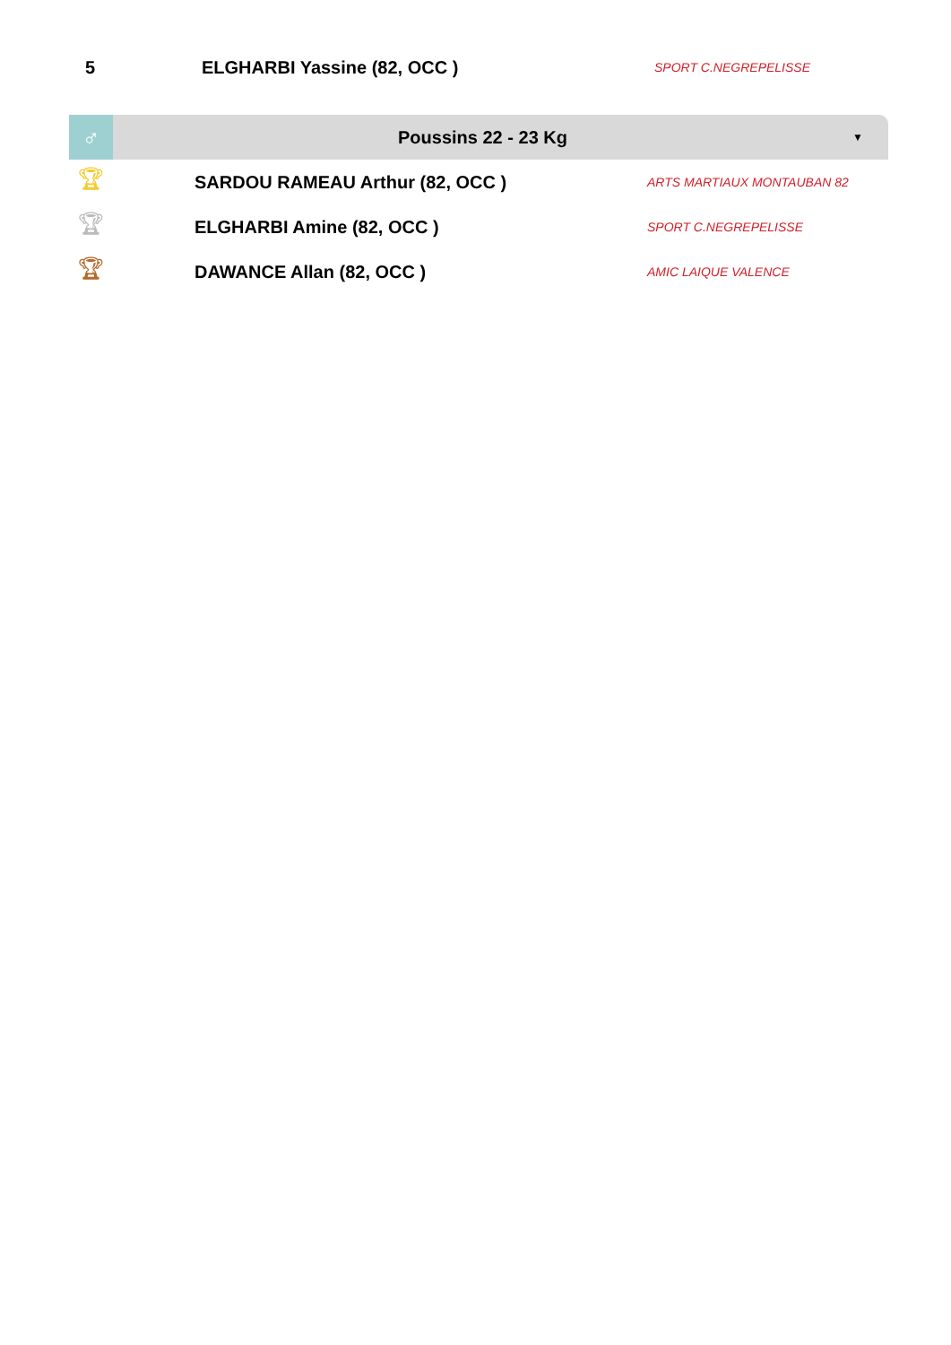| 5 | ELGHARBI Yassine (82, OCC ) | SPORT C.NEGREPELISSE |
♂
Poussins 22 - 23 Kg
▼
| 🏆︎ | SARDOU RAMEAU Arthur (82, OCC ) | ARTS MARTIAUX MONTAUBAN 82 |
| 🏆︎ | ELGHARBI Amine (82, OCC ) | SPORT C.NEGREPELISSE |
| 🏆︎ | DAWANCE Allan (82, OCC ) | AMIC LAIQUE VALENCE |